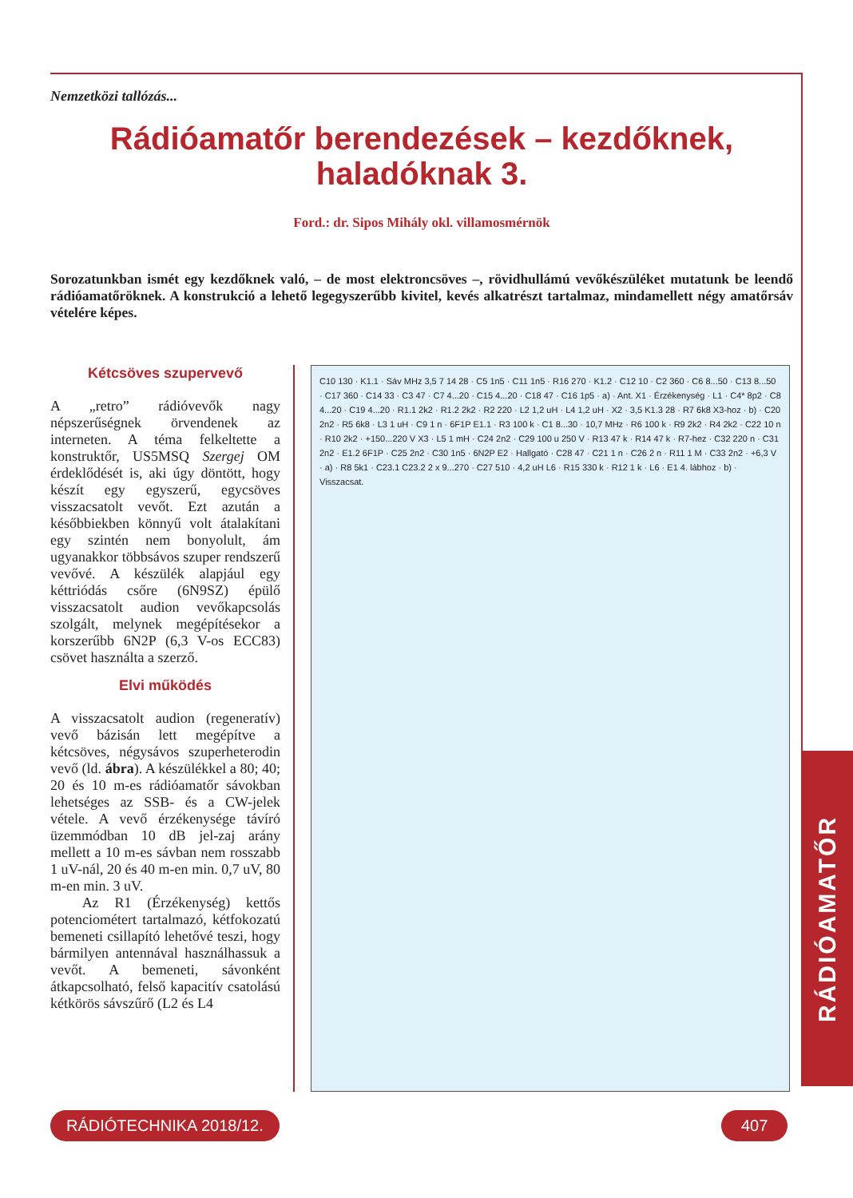RÁDIÓAMATŐR
Nemzetközi tallózás...
Rádióamatőr berendezések – kezdőknek,
haladóknak 3.
Ford.: dr. Sipos Mihály okl. villamosmérnök
Sorozatunkban ismét egy kezdőknek való, – de most elektroncsöves –, rövidhullámú vevőkészüléket mutatunk be leendő rádióamatőröknek. A konstrukció a lehető legegyszerűbb kivitel, kevés alkatrészt tartalmaz, mindamellett négy amatőrsáv vételére képes.
Kétcsöves szupervevő
A „retro” rádióvevők nagy népszerűségnek örvendenek az interneten. A téma felkeltette a konstruktőr, US5MSQ Szergej OM érdeklődését is, aki úgy döntött, hogy készít egy egyszerű, egycsöves visszacsatolt vevőt. Ezt azután a későbbiekben könnyű volt átalakítani egy szintén nem bonyolult, ám ugyanakkor többsávos szuper rendszerű vevővé. A készülék alapjául egy kéttriódás csőre (6N9SZ) épülő visszacsatolt audion vevőkapcsolás szolgált, melynek megépítésekor a korszerűbb 6N2P (6,3 V-os ECC83) csövet használta a szerző.
Elvi működés
A visszacsatolt audion (regeneratív) vevő bázisán lett megépítve a kétcsöves, négysávos szuperheterodin vevő (ld. ábra). A készülékkel a 80; 40; 20 és 10 m-es rádióamatőr sávokban lehetséges az SSB- és a CW-jelek vétele. A vevő érzékenysége távíró üzemmódban 10 dB jel-zaj arány mellett a 10 m-es sávban nem rosszabb 1 uV-nál, 20 és 40 m-en min. 0,7 uV, 80 m-en min. 3 uV.
Az R1 (Érzékenység) kettős potenciométert tartalmazó, kétfokozatú bemeneti csillapító lehetővé teszi, hogy bármilyen antennával használhassuk a vevőt. A bemeneti, sávonként átkapcsolható, felső kapacitív csatolású kétkörös sávszűrő (L2 és L4
C10 130 · K1.1 · Sáv MHz 3,5 7 14 28 · C5 1n5 · C11 1n5 · R16 270 · K1.2 · C12 10 · C2 360 · C6 8...50 · C13 8...50 · C17 360 · C14 33 · C3 47 · C7 4...20 · C15 4...20 · C18 47 · C16 1p5 · a) · Ant. X1 · Érzékenység · L1 · C4* 8p2 · C8 4...20 · C19 4...20 · R1.1 2k2 · R1.2 2k2 · R2 220 · L2 1,2 uH · L4 1,2 uH · X2 · 3,5 K1.3 28 · R7 6k8 X3-hoz · b) · C20 2n2 · R5 6k8 · L3 1 uH · C9 1 n · 6F1P E1.1 · R3 100 k · C1 8...30 · 10,7 MHz · R6 100 k · R9 2k2 · R4 2k2 · C22 10 n · R10 2k2 · +150...220 V X3 · L5 1 mH · C24 2n2 · C29 100 u 250 V · R13 47 k · R14 47 k · R7-hez · C32 220 n · C31 2n2 · E1.2 6F1P · C25 2n2 · C30 1n5 · 6N2P E2 · Hallgató · C28 47 · C21 1 n · C26 2 n · R11 1 M · C33 2n2 · +6,3 V · a) · R8 5k1 · C23.1 C23.2 2 x 9...270 · C27 510 · 4,2 uH L6 · R15 330 k · R12 1 k · L6 · E1 4. lábhoz · b) · Visszacsat.
RÁDIÓTECHNIKA 2018/12. 407